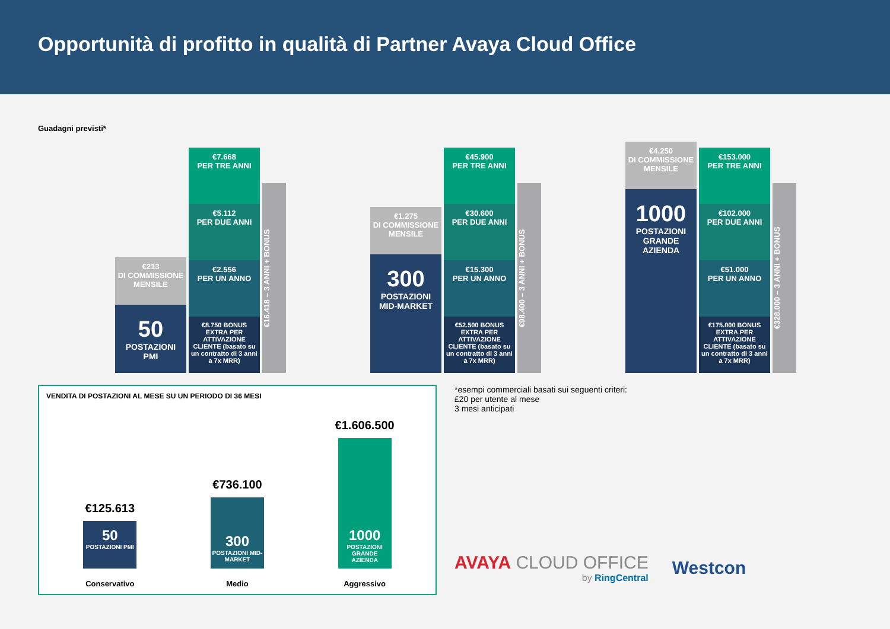Opportunità di profitto in qualità di Partner Avaya Cloud Office
Guadagni previsti*
€213
DI COMMISSIONE MENSILE
50
POSTAZIONI PMI
€7.668
PER TRE ANNI
€5.112
PER DUE ANNI
€2.556
PER UN ANNO
€8.750 BONUS EXTRA PER ATTIVAZIONE CLIENTE (basato su un contratto di 3 anni a 7x MRR)
€16.418 – 3 ANNI + BONUS
€1.275
DI COMMISSIONE MENSILE
300
POSTAZIONI MID-MARKET
€45.900
PER TRE ANNI
€30.600
PER DUE ANNI
€15.300
PER UN ANNO
€52.500 BONUS EXTRA PER ATTIVAZIONE CLIENTE (basato su un contratto di 3 anni a 7x MRR)
€98.400 – 3 ANNI + BONUS
€4.250
DI COMMISSIONE MENSILE
1000
POSTAZIONI GRANDE AZIENDA
€153.000
PER TRE ANNI
€102.000
PER DUE ANNI
€51.000
PER UN ANNO
€175.000 BONUS EXTRA PER ATTIVAZIONE CLIENTE (basato su un contratto di 3 anni a 7x MRR)
€328.000 – 3 ANNI + BONUS
VENDITA DI POSTAZIONI AL MESE SU UN PERIODO DI 36 MESI
€125.613
50
POSTAZIONI PMI
Conservativo
€736.100
300
POSTAZIONI MID-MARKET
Medio
€1.606.500
1000
POSTAZIONI GRANDE AZIENDA
Aggressivo
*esempi commerciali basati sui seguenti criteri:
£20 per utente al mese
3 mesi anticipati
AVAYA CLOUD OFFICE
by RingCentral
Westcon